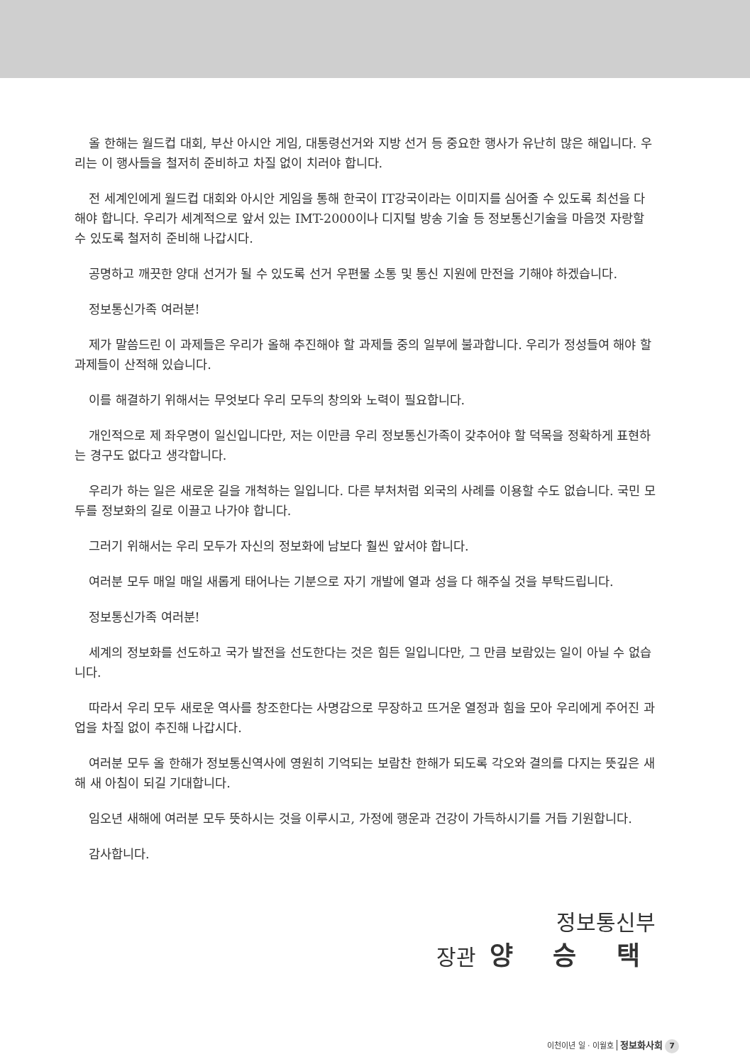올 한해는 월드컵 대회, 부산 아시안 게임, 대통령선거와 지방 선거 등 중요한 행사가 유난히 많은 해입니다. 우리는 이 행사들을 철저히 준비하고 차질 없이 치러야 합니다.
전 세계인에게 월드컵 대회와 아시안 게임을 통해 한국이 IT강국이라는 이미지를 심어줄 수 있도록 최선을 다해야 합니다. 우리가 세계적으로 앞서 있는 IMT-2000이나 디지털 방송 기술 등 정보통신기술을 마음껏 자랑할 수 있도록 철저히 준비해 나갑시다.
공명하고 깨끗한 양대 선거가 될 수 있도록 선거 우편물 소통 및 통신 지원에 만전을 기해야 하겠습니다.
정보통신가족 여러분!
제가 말씀드린 이 과제들은 우리가 올해 추진해야 할 과제들 중의 일부에 불과합니다. 우리가 정성들여 해야 할 과제들이 산적해 있습니다.
이를 해결하기 위해서는 무엇보다 우리 모두의 창의와 노력이 필요합니다.
개인적으로 제 좌우명이 일신입니다만, 저는 이만큼 우리 정보통신가족이 갖추어야 할 덕목을 정확하게 표현하는 경구도 없다고 생각합니다.
우리가 하는 일은 새로운 길을 개척하는 일입니다. 다른 부처처럼 외국의 사례를 이용할 수도 없습니다. 국민 모두를 정보화의 길로 이끌고 나가야 합니다.
그러기 위해서는 우리 모두가 자신의 정보화에 남보다 훨씬 앞서야 합니다.
여러분 모두 매일 매일 새롭게 태어나는 기분으로 자기 개발에 열과 성을 다 해주실 것을 부탁드립니다.
정보통신가족 여러분!
세계의 정보화를 선도하고 국가 발전을 선도한다는 것은 힘든 일입니다만, 그 만큼 보람있는 일이 아닐 수 없습니다.
따라서 우리 모두 새로운 역사를 창조한다는 사명감으로 무장하고 뜨거운 열정과 힘을 모아 우리에게 주어진 과업을 차질 없이 추진해 나갑시다.
여러분 모두 올 한해가 정보통신역사에 영원히 기억되는 보람찬 한해가 되도록 각오와 결의를 다지는 뜻깊은 새해 새 아침이 되길 기대합니다.
임오년 새해에 여러분 모두 뜻하시는 것을 이루시고, 가정에 행운과 건강이 가득하시기를 거듭 기원합니다.
감사합니다.
정보통신부
장관 양 승 택
이천이년 일 · 이월호 정보화사회 7